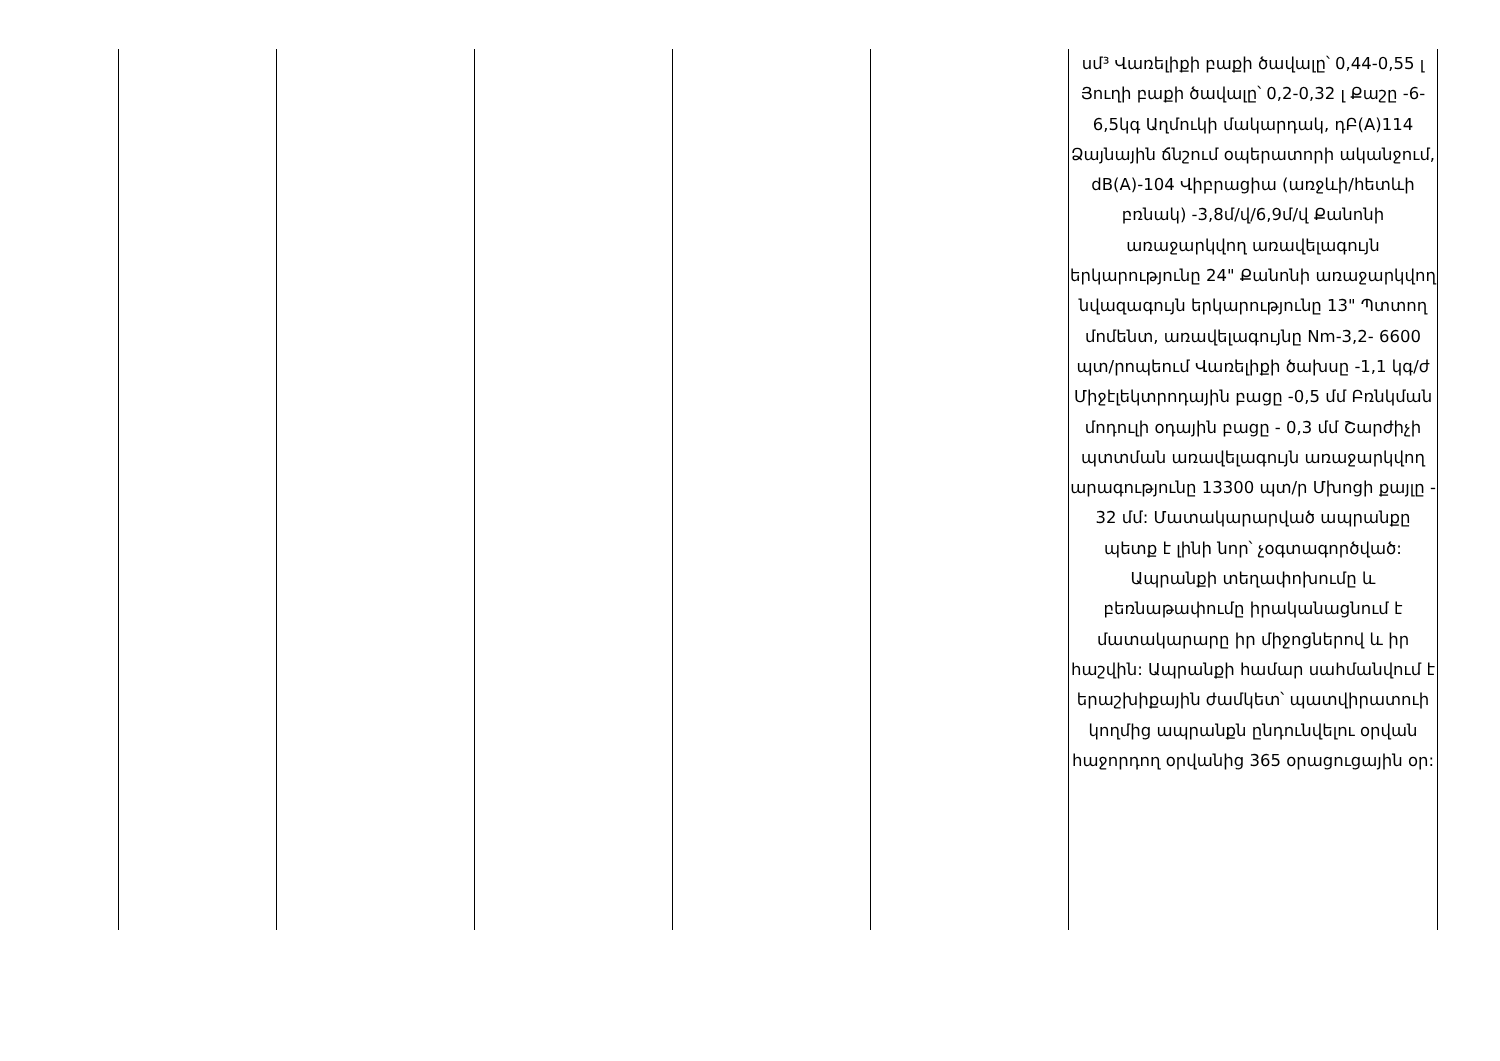| | | | | | սմ³ Վառելիքի բաքի ծավալը՝ 0,44-0,55 լ Յուղի բաքի ծավալը՝ 0,2-0,32 լ Քաշը -6-6,5կգ Աղմուկի մակարդակ, դԲ(A)114 Ձայնային ճնշում օպերատորի ականջում, dB(A)-104 Վիբրացիա (առջևի/հետևի բռնակ) -3,8մ/վ/6,9մ/վ Քանոնի առաջարկվող առավելագույն երկարությունը 24" Քանոնի առաջարկվող նվազագույն երկարությունը 13" Պտտող մոմենտ, առավելագույնը Nm-3,2- 6600 պտ/րոպեում Վառելիքի ծախսը -1,1 կգ/ժ Միջէլեկտրոդային բացը -0,5 մմ Բռնկման մոդուլի օդային բացը - 0,3 մմ Շարժիչի պտտման առավելագույն առաջարկվող արագությունը 13300 պտ/ր Մխոցի քայլը - 32 մմ: Մատակարարված ապրանքը պետք է լինի նոր՝ չօգտագործված: Ապրանքի տեղափոխումը և բեռնաթափումը իրականացնում է մատակարարը իր միջոցներով և իր հաշվին: Ապրանքի համար սահմանվում է երաշխիքային ժամկետ՝ պատվիրատուի կողմից ապրանքն ընդունվելու օրվան հաջորդող օրվանից 365 օրացուցային օր: |